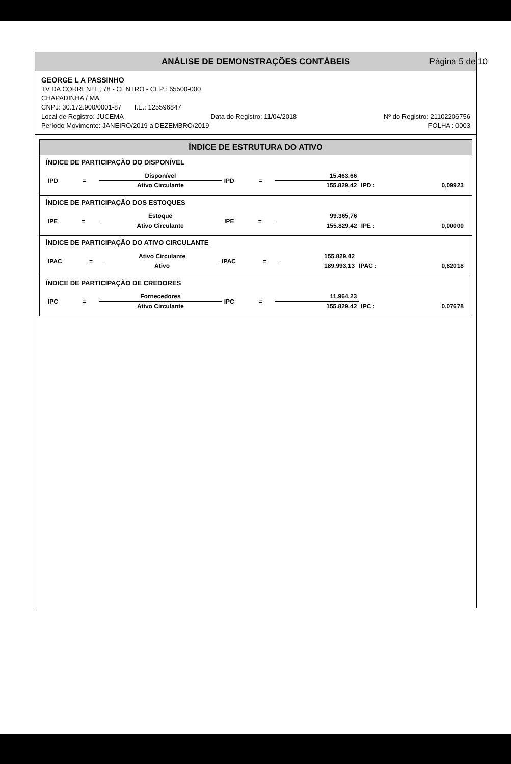ANÁLISE DE DEMONSTRAÇÕES CONTÁBEIS Página 5 de 10
GEORGE L A PASSINHO
TV DA CORRENTE, 78 - CENTRO - CEP : 65500-000
CHAPADINHA / MA
CNPJ: 30.172.900/0001-87 I.E.: 125596847
Local de Registro: JUCEMA Data do Registro: 11/04/2018 Nº do Registro: 21102206756
Período Movimento: JANEIRO/2019 a DEZEMBRO/2019 FOLHA : 0003
ÍNDICE DE ESTRUTURA DO ATIVO
ÍNDICE DE PARTICIPAÇÃO DO DISPONÍVEL
| IPD | = | Disponível | IPD | = | 15.463,66 | | |
| | | Ativo Circulante | | | 155.829,42 | IPD : | 0,09923 |
ÍNDICE DE PARTICIPAÇÃO DOS ESTOQUES
| IPE | = | Estoque | IPE | = | 99.365,76 | | |
| | | Ativo Circulante | | | 155.829,42 | IPE : | 0,00000 |
ÍNDICE DE PARTICIPAÇÃO DO ATIVO CIRCULANTE
| IPAC | = | Ativo Circulante | IPAC | = | 155.829,42 | | |
| | | Ativo | | | 189.993,13 | IPAC : | 0,82018 |
ÍNDICE DE PARTICIPAÇÃO DE CREDORES
| IPC | = | Fornecedores | IPC | = | 11.964,23 | | |
| | | Ativo Circulante | | | 155.829,42 | IPC : | 0,07678 |